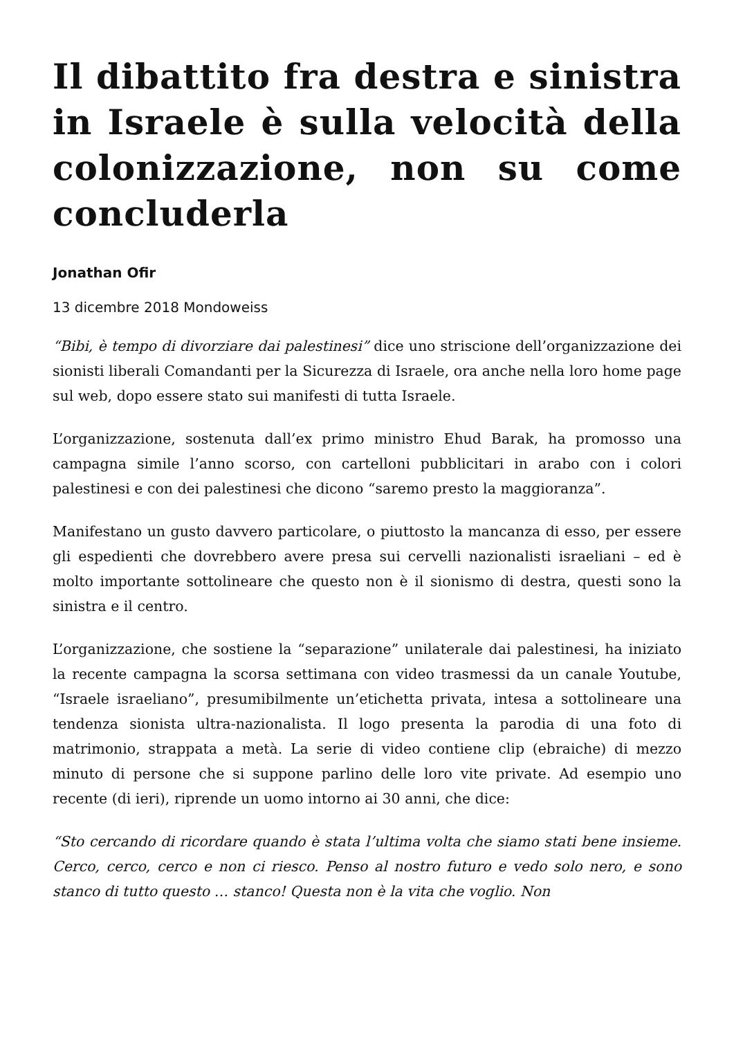Il dibattito fra destra e sinistra in Israele è sulla velocità della colonizzazione, non su come concluderla
Jonathan Ofir
13 dicembre 2018 Mondoweiss
“Bibi, è tempo di divorziare dai palestinesi” dice uno striscione dell’organizzazione dei sionisti liberali Comandanti per la Sicurezza di Israele, ora anche nella loro home page sul web, dopo essere stato sui manifesti di tutta Israele.
L’organizzazione, sostenuta dall’ex primo ministro Ehud Barak, ha promosso una campagna simile l’anno scorso, con cartelloni pubblicitari in arabo con i colori palestinesi e con dei palestinesi che dicono “saremo presto la maggioranza”.
Manifestano un gusto davvero particolare, o piuttosto la mancanza di esso, per essere gli espedienti che dovrebbero avere presa sui cervelli nazionalisti israeliani – ed è molto importante sottolineare che questo non è il sionismo di destra, questi sono la sinistra e il centro.
L’organizzazione, che sostiene la “separazione” unilaterale dai palestinesi, ha iniziato la recente campagna la scorsa settimana con video trasmessi da un canale Youtube, “Israele israeliano”, presumibilmente un’etichetta privata, intesa a sottolineare una tendenza sionista ultra-nazionalista. Il logo presenta la parodia di una foto di matrimonio, strappata a metà. La serie di video contiene clip (ebraiche) di mezzo minuto di persone che si suppone parlino delle loro vite private. Ad esempio uno recente (di ieri), riprende un uomo intorno ai 30 anni, che dice:
“Sto cercando di ricordare quando è stata l’ultima volta che siamo stati bene insieme. Cerco, cerco, cerco e non ci riesco. Penso al nostro futuro e vedo solo nero, e sono stanco di tutto questo … stanco! Questa non è la vita che voglio. Non